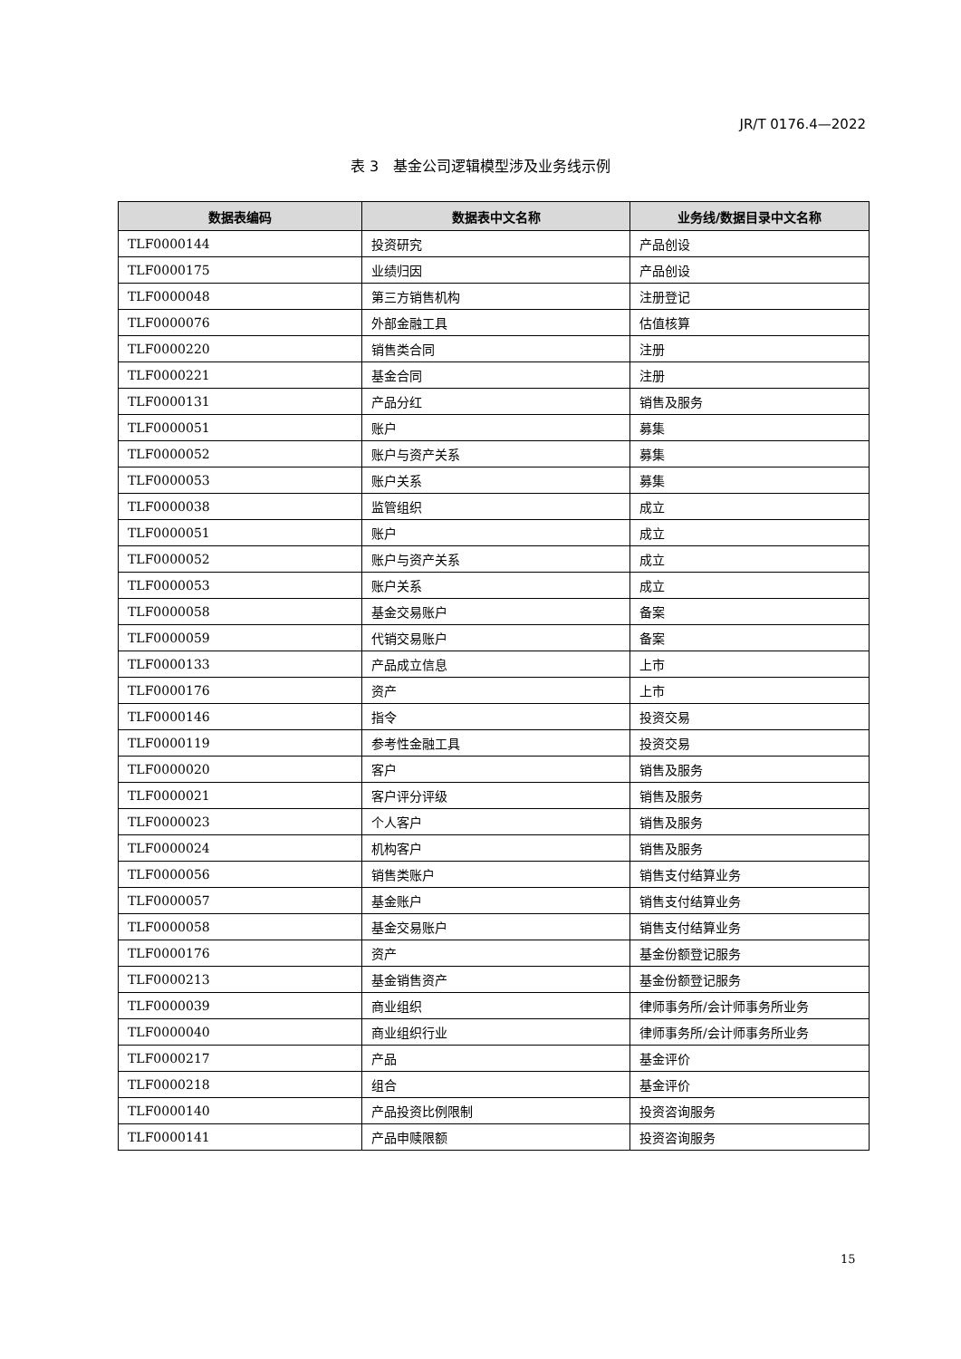JR/T 0176.4—2022
表 3　基金公司逻辑模型涉及业务线示例
| 数据表编码 | 数据表中文名称 | 业务线/数据目录中文名称 |
| --- | --- | --- |
| TLF0000144 | 投资研究 | 产品创设 |
| TLF0000175 | 业绩归因 | 产品创设 |
| TLF0000048 | 第三方销售机构 | 注册登记 |
| TLF0000076 | 外部金融工具 | 估值核算 |
| TLF0000220 | 销售类合同 | 注册 |
| TLF0000221 | 基金合同 | 注册 |
| TLF0000131 | 产品分红 | 销售及服务 |
| TLF0000051 | 账户 | 募集 |
| TLF0000052 | 账户与资产关系 | 募集 |
| TLF0000053 | 账户关系 | 募集 |
| TLF0000038 | 监管组织 | 成立 |
| TLF0000051 | 账户 | 成立 |
| TLF0000052 | 账户与资产关系 | 成立 |
| TLF0000053 | 账户关系 | 成立 |
| TLF0000058 | 基金交易账户 | 备案 |
| TLF0000059 | 代销交易账户 | 备案 |
| TLF0000133 | 产品成立信息 | 上市 |
| TLF0000176 | 资产 | 上市 |
| TLF0000146 | 指令 | 投资交易 |
| TLF0000119 | 参考性金融工具 | 投资交易 |
| TLF0000020 | 客户 | 销售及服务 |
| TLF0000021 | 客户评分评级 | 销售及服务 |
| TLF0000023 | 个人客户 | 销售及服务 |
| TLF0000024 | 机构客户 | 销售及服务 |
| TLF0000056 | 销售类账户 | 销售支付结算业务 |
| TLF0000057 | 基金账户 | 销售支付结算业务 |
| TLF0000058 | 基金交易账户 | 销售支付结算业务 |
| TLF0000176 | 资产 | 基金份额登记服务 |
| TLF0000213 | 基金销售资产 | 基金份额登记服务 |
| TLF0000039 | 商业组织 | 律师事务所/会计师事务所业务 |
| TLF0000040 | 商业组织行业 | 律师事务所/会计师事务所业务 |
| TLF0000217 | 产品 | 基金评价 |
| TLF0000218 | 组合 | 基金评价 |
| TLF0000140 | 产品投资比例限制 | 投资咨询服务 |
| TLF0000141 | 产品申赎限额 | 投资咨询服务 |
15